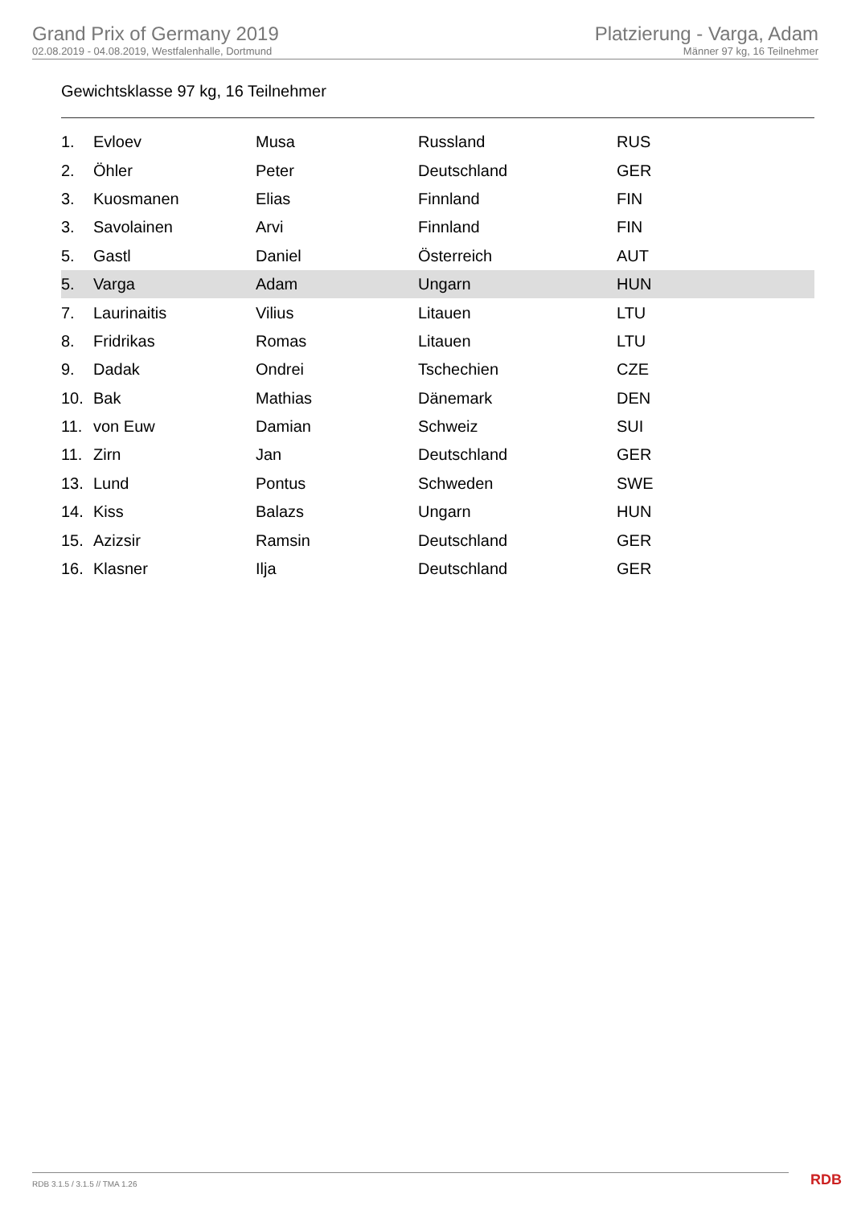Grand Prix of Germany 2019
02.08.2019 - 04.08.2019, Westfalenhalle, Dortmund
Platzierung - Varga, Adam
Männer 97 kg, 16 Teilnehmer
Gewichtsklasse 97 kg, 16 Teilnehmer
| 1. | Evloev | Musa | Russland | RUS |
| 2. | Öhler | Peter | Deutschland | GER |
| 3. | Kuosmanen | Elias | Finnland | FIN |
| 3. | Savolainen | Arvi | Finnland | FIN |
| 5. | Gastl | Daniel | Österreich | AUT |
| 5. | Varga | Adam | Ungarn | HUN |
| 7. | Laurinaitis | Vilius | Litauen | LTU |
| 8. | Fridrikas | Romas | Litauen | LTU |
| 9. | Dadak | Ondrei | Tschechien | CZE |
| 10. | Bak | Mathias | Dänemark | DEN |
| 11. | von Euw | Damian | Schweiz | SUI |
| 11. | Zirn | Jan | Deutschland | GER |
| 13. | Lund | Pontus | Schweden | SWE |
| 14. | Kiss | Balazs | Ungarn | HUN |
| 15. | Azizsir | Ramsin | Deutschland | GER |
| 16. | Klasner | Ilja | Deutschland | GER |
RDB 3.1.5 / 3.1.5 // TMA 1.26 RDB